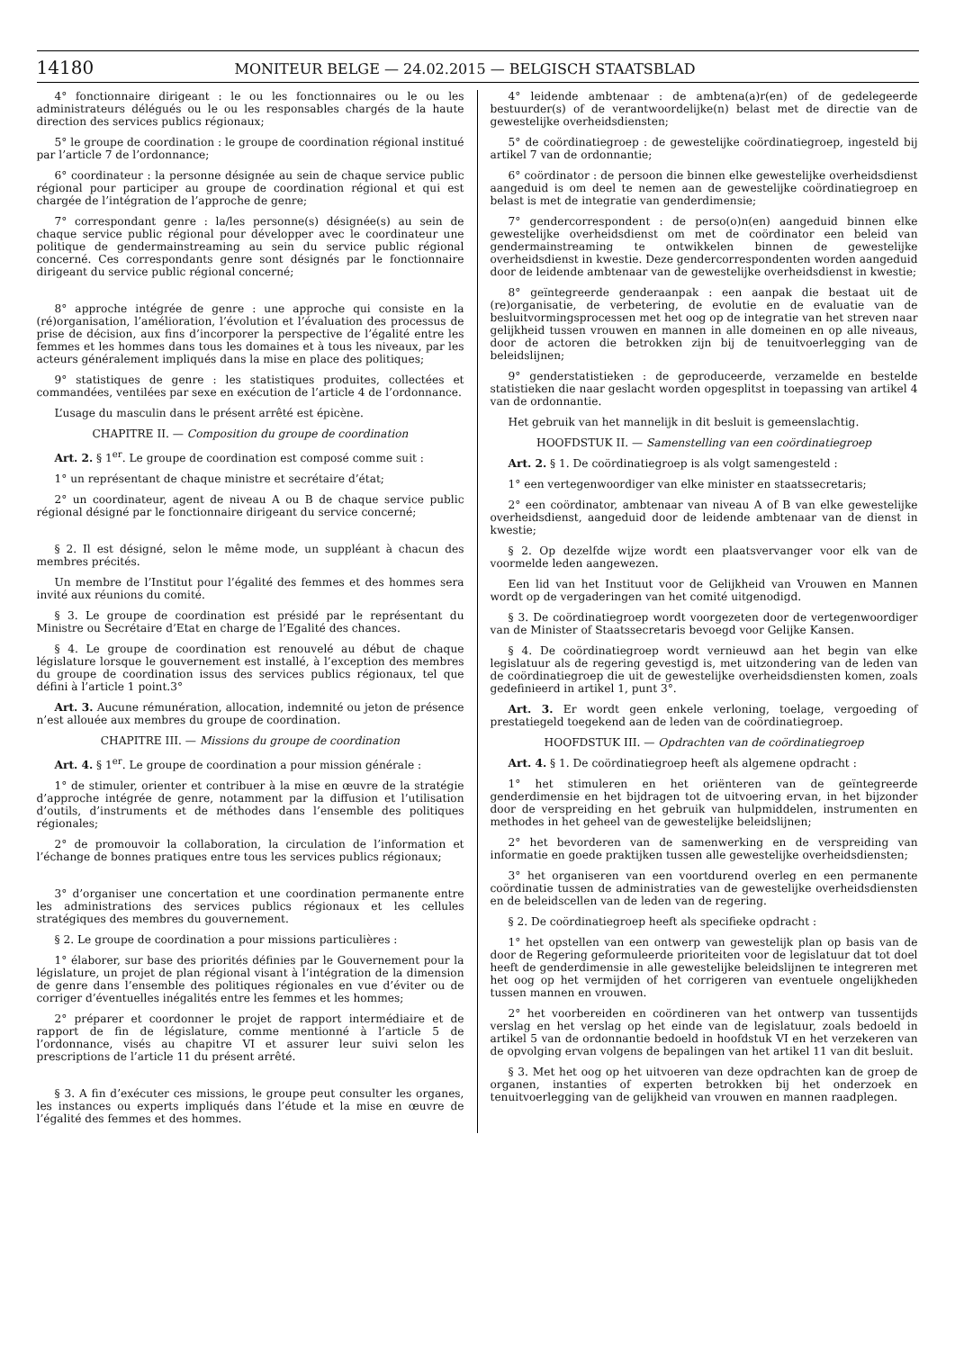14180 MONITEUR BELGE — 24.02.2015 — BELGISCH STAATSBLAD
4° fonctionnaire dirigeant : le ou les fonctionnaires ou le ou les administrateurs délégués ou le ou les responsables chargés de la haute direction des services publics régionaux;
5° le groupe de coordination : le groupe de coordination régional institué par l’article 7 de l’ordonnance;
6° coordinateur : la personne désignée au sein de chaque service public régional pour participer au groupe de coordination régional et qui est chargée de l’intégration de l’approche de genre;
7° correspondant genre : la/les personne(s) désignée(s) au sein de chaque service public régional pour développer avec le coordinateur une politique de gendermainstreaming au sein du service public régional concerné. Ces correspondants genre sont désignés par le fonctionnaire dirigeant du service public régional concerné;
8° approche intégrée de genre : une approche qui consiste en la (ré)organisation, l’amélioration, l’évolution et l’évaluation des processus de prise de décision, aux fins d’incorporer la perspective de l’égalité entre les femmes et les hommes dans tous les domaines et à tous les niveaux, par les acteurs généralement impliqués dans la mise en place des politiques;
9° statistiques de genre : les statistiques produites, collectées et commandées, ventilées par sexe en exécution de l’article 4 de l’ordonnance.
L’usage du masculin dans le présent arrêté est épicène.
CHAPITRE II. — Composition du groupe de coordination
Art. 2. § 1<sup>er</sup>. Le groupe de coordination est composé comme suit :
1° un représentant de chaque ministre et secrétaire d’état;
2° un coordinateur, agent de niveau A ou B de chaque service public régional désigné par le fonctionnaire dirigeant du service concerné;
§ 2. Il est désigné, selon le même mode, un suppléant à chacun des membres précités.
Un membre de l’Institut pour l’égalité des femmes et des hommes sera invité aux réunions du comité.
§ 3. Le groupe de coordination est présidé par le représentant du Ministre ou Secrétaire d’Etat en charge de l’Egalité des chances.
§ 4. Le groupe de coordination est renouvelé au début de chaque législature lorsque le gouvernement est installé, à l’exception des membres du groupe de coordination issus des services publics régionaux, tel que défini à l’article 1 point.3°
Art. 3. Aucune rémunération, allocation, indemnité ou jeton de présence n’est allouée aux membres du groupe de coordination.
CHAPITRE III. — Missions du groupe de coordination
Art. 4. § 1<sup>er</sup>. Le groupe de coordination a pour mission générale :
1° de stimuler, orienter et contribuer à la mise en œuvre de la stratégie d’approche intégrée de genre, notamment par la diffusion et l’utilisation d’outils, d’instruments et de méthodes dans l’ensemble des politiques régionales;
2° de promouvoir la collaboration, la circulation de l’information et l’échange de bonnes pratiques entre tous les services publics régionaux;
3° d’organiser une concertation et une coordination permanente entre les administrations des services publics régionaux et les cellules stratégiques des membres du gouvernement.
§ 2. Le groupe de coordination a pour missions particulières :
1° élaborer, sur base des priorités définies par le Gouvernement pour la législature, un projet de plan régional visant à l’intégration de la dimension de genre dans l’ensemble des politiques régionales en vue d’éviter ou de corriger d’éventuelles inégalités entre les femmes et les hommes;
2° préparer et coordonner le projet de rapport intermédiaire et de rapport de fin de législature, comme mentionné à l’article 5 de l’ordonnance, visés au chapitre VI et assurer leur suivi selon les prescriptions de l’article 11 du présent arrêté.
§ 3. A fin d’exécuter ces missions, le groupe peut consulter les organes, les instances ou experts impliqués dans l’étude et la mise en œuvre de l’égalité des femmes et des hommes.
4° leidende ambtenaar : de ambtena(a)r(en) of de gedelegeerde bestuurder(s) of de verantwoordelijke(n) belast met de directie van de gewestelijke overheidsdiensten;
5° de coördinatiegroep : de gewestelijke coördinatiegroep, ingesteld bij artikel 7 van de ordonnantie;
6° coördinator : de persoon die binnen elke gewestelijke overheidsdienst aangeduid is om deel te nemen aan de gewestelijke coördinatiegroep en belast is met de integratie van genderdimensie;
7° gendercorrespondent : de perso(o)n(en) aangeduid binnen elke gewestelijke overheidsdienst om met de coördinator een beleid van gendermainstreaming te ontwikkelen binnen de gewestelijke overheidsdienst in kwestie. Deze gendercorrespondenten worden aangeduid door de leidende ambtenaar van de gewestelijke overheidsdienst in kwestie;
8° geïntegreerde genderaanpak : een aanpak die bestaat uit de (re)organisatie, de verbetering, de evolutie en de evaluatie van de besluitvormingsprocessen met het oog op de integratie van het streven naar gelijkheid tussen vrouwen en mannen in alle domeinen en op alle niveaus, door de actoren die betrokken zijn bij de tenuitvoerlegging van de beleidslijnen;
9° genderstatistieken : de geproduceerde, verzamelde en bestelde statistieken die naar geslacht worden opgesplitst in toepassing van artikel 4 van de ordonnantie.
Het gebruik van het mannelijk in dit besluit is gemeenslachtig.
HOOFDSTUK II. — Samenstelling van een coördinatiegroep
Art. 2. § 1. De coördinatiegroep is als volgt samengesteld :
1° een vertegenwoordiger van elke minister en staatssecretaris;
2° een coördinator, ambtenaar van niveau A of B van elke gewestelijke overheidsdienst, aangeduid door de leidende ambtenaar van de dienst in kwestie;
§ 2. Op dezelfde wijze wordt een plaatsvervanger voor elk van de voormelde leden aangewezen.
Een lid van het Instituut voor de Gelijkheid van Vrouwen en Mannen wordt op de vergaderingen van het comité uitgenodigd.
§ 3. De coördinatiegroep wordt voorgezeten door de vertegenwoordiger van de Minister of Staatssecretaris bevoegd voor Gelijke Kansen.
§ 4. De coördinatiegroep wordt vernieuwd aan het begin van elke legislatuur als de regering gevestigd is, met uitzondering van de leden van de coördinatiegroep die uit de gewestelijke overheidsdiensten komen, zoals gedefinieerd in artikel 1, punt 3°.
Art. 3. Er wordt geen enkele verloning, toelage, vergoeding of prestatiegeld toegekend aan de leden van de coördinatiegroep.
HOOFDSTUK III. — Opdrachten van de coördinatiegroep
Art. 4. § 1. De coördinatiegroep heeft als algemene opdracht :
1° het stimuleren en het oriënteren van de geïntegreerde genderdimensie en het bijdragen tot de uitvoering ervan, in het bijzonder door de verspreiding en het gebruik van hulpmiddelen, instrumenten en methodes in het geheel van de gewestelijke beleidslijnen;
2° het bevorderen van de samenwerking en de verspreiding van informatie en goede praktijken tussen alle gewestelijke overheidsdiensten;
3° het organiseren van een voortdurend overleg en een permanente coördinatie tussen de administraties van de gewestelijke overheidsdiensten en de beleidscellen van de leden van de regering.
§ 2. De coördinatiegroep heeft als specifieke opdracht :
1° het opstellen van een ontwerp van gewestelijk plan op basis van de door de Regering geformuleerde prioriteiten voor de legislatuur dat tot doel heeft de genderdimensie in alle gewestelijke beleidslijnen te integreren met het oog op het vermijden of het corrigeren van eventuele ongelijkheden tussen mannen en vrouwen.
2° het voorbereiden en coördineren van het ontwerp van tussentijds verslag en het verslag op het einde van de legislatuur, zoals bedoeld in artikel 5 van de ordonnantie bedoeld in hoofdstuk VI en het verzekeren van de opvolging ervan volgens de bepalingen van het artikel 11 van dit besluit.
§ 3. Met het oog op het uitvoeren van deze opdrachten kan de groep de organen, instanties of experten betrokken bij het onderzoek en tenuitvoerlegging van de gelijkheid van vrouwen en mannen raadplegen.